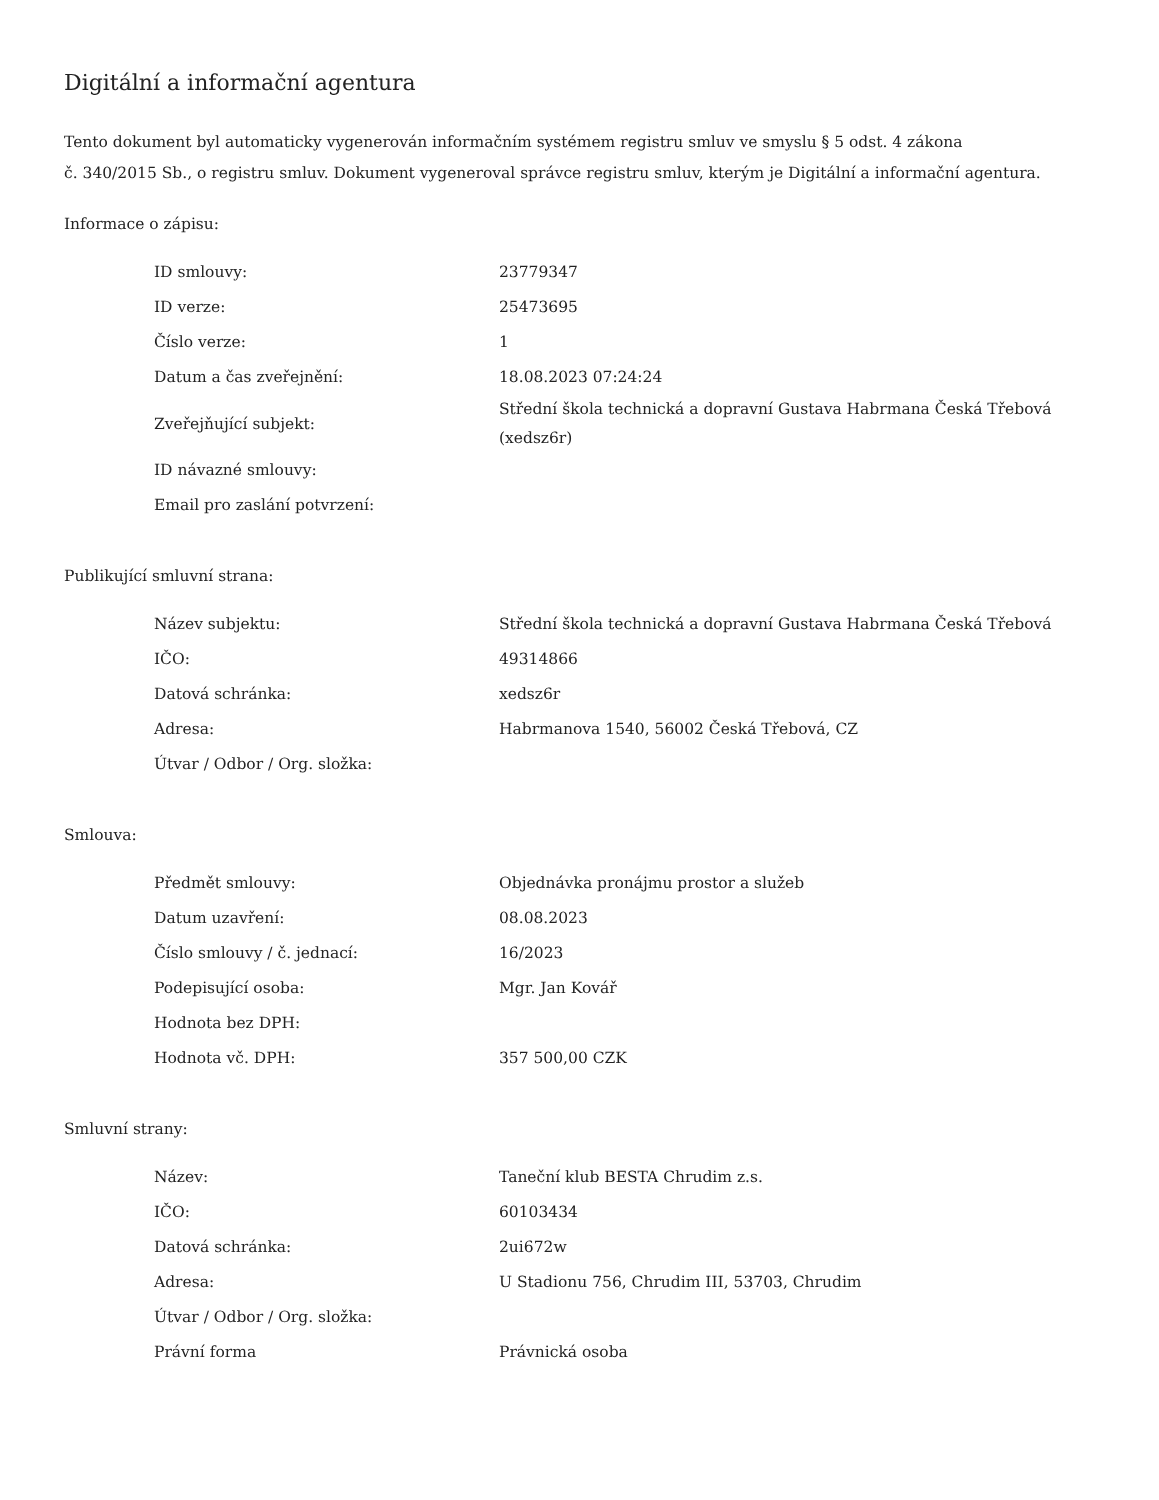Digitální a informační agentura
Tento dokument byl automaticky vygenerován informačním systémem registru smluv ve smyslu § 5 odst. 4 zákona
č. 340/2015 Sb., o registru smluv. Dokument vygeneroval správce registru smluv, kterým je Digitální a informační agentura.
Informace o zápisu:
| ID smlouvy: | 23779347 |
| ID verze: | 25473695 |
| Číslo verze: | 1 |
| Datum a čas zveřejnění: | 18.08.2023 07:24:24 |
| Zveřejňující subjekt: | Střední škola technická a dopravní Gustava Habrmana Česká Třebová (xedsz6r) |
| ID návazné smlouvy: | |
| Email pro zaslání potvrzení: | |
Publikující smluvní strana:
| Název subjektu: | Střední škola technická a dopravní Gustava Habrmana Česká Třebová |
| IČO: | 49314866 |
| Datová schránka: | xedsz6r |
| Adresa: | Habrmanova 1540, 56002 Česká Třebová, CZ |
| Útvar / Odbor / Org. složka: | |
Smlouva:
| Předmět smlouvy: | Objednávka pronájmu prostor a služeb |
| Datum uzavření: | 08.08.2023 |
| Číslo smlouvy / č. jednací: | 16/2023 |
| Podepisující osoba: | Mgr. Jan Kovář |
| Hodnota bez DPH: | |
| Hodnota vč. DPH: | 357 500,00 CZK |
Smluvní strany:
| Název: | Taneční klub BESTA Chrudim z.s. |
| IČO: | 60103434 |
| Datová schránka: | 2ui672w |
| Adresa: | U Stadionu 756, Chrudim III, 53703, Chrudim |
| Útvar / Odbor / Org. složka: | |
| Právní forma | Právnická osoba |